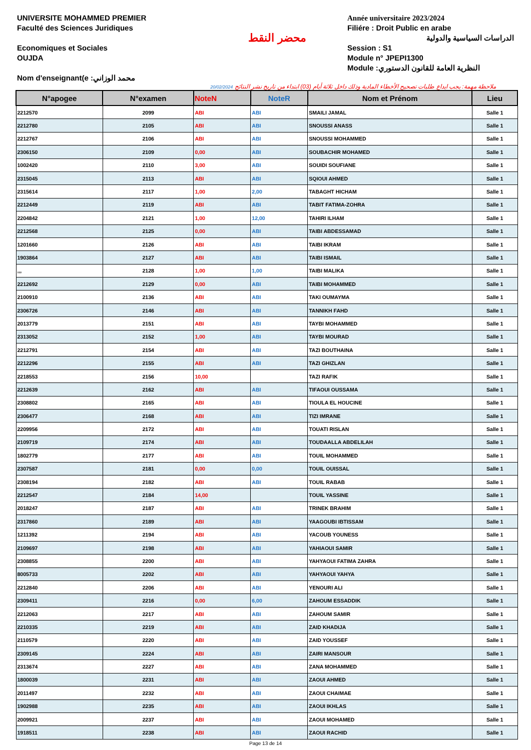UNIVERSITE MOHAMMED PREMIER
Faculté des Sciences Juridiques
Economiques et Sociales
OUJDA
Nom d'enseignant(e :محمد الوزاني
محضر النقط
Année universitaire 2023/2024
Filiére : Droit Public en arabe
الدراسات السياسية والدولية
Session : S1
Module n° JPEPI1300
Module :النظرية العامة للقانون الدستوري
ملاحظة مهمة: يجب ايداع طلبات تصحيح الأخطاء المادية وذلك داخل ثلاثة أيام (03) ابتداء من تاريخ نشر النتائج 20/02/2024
| N°apogee | N°examen | NoteN | NoteR | Nom et Prénom | Lieu |
| --- | --- | --- | --- | --- | --- |
| 2212570 | 2099 | ABI | ABI | SMAILI JAMAL | Salle 1 |
| 2212780 | 2105 | ABI | ABI | SNOUSSI ANASS | Salle 1 |
| 2212767 | 2106 | ABI | ABI | SNOUSSI MOHAMMED | Salle 1 |
| 2306150 | 2109 | 0,00 | ABI | SOUBACHIR MOHAMED | Salle 1 |
| 1002420 | 2110 | 3,00 | ABI | SOUIDI SOUFIANE | Salle 1 |
| 2315045 | 2113 | ABI | ABI | SQIOUI AHMED | Salle 1 |
| 2315614 | 2117 | 1,00 | 2,00 | TABAGHT HICHAM | Salle 1 |
| 2212449 | 2119 | ABI | ABI | TABIT FATIMA-ZOHRA | Salle 1 |
| 2204842 | 2121 | 1,00 | 12,00 | TAHIRI ILHAM | Salle 1 |
| 2212568 | 2125 | 0,00 | ABI | TAIBI ABDESSAMAD | Salle 1 |
| 1201660 | 2126 | ABI | ABI | TAIBI IKRAM | Salle 1 |
| 1903864 | 2127 | ABI | ABI | TAIBI ISMAIL | Salle 1 |
| ,,, | 2128 | 1,00 | 1,00 | TAIBI MALIKA | Salle 1 |
| 2212692 | 2129 | 0,00 | ABI | TAIBI MOHAMMED | Salle 1 |
| 2100910 | 2136 | ABI | ABI | TAKI OUMAYMA | Salle 1 |
| 2306726 | 2146 | ABI | ABI | TANNIKH FAHD | Salle 1 |
| 2013779 | 2151 | ABI | ABI | TAYBI MOHAMMED | Salle 1 |
| 2313052 | 2152 | 1,00 | ABI | TAYBI MOURAD | Salle 1 |
| 2212791 | 2154 | ABI | ABI | TAZI BOUTHAINA | Salle 1 |
| 2212296 | 2155 | ABI | ABI | TAZI GHIZLAN | Salle 1 |
| 2218553 | 2156 | 10,00 | | TAZI RAFIK | Salle 1 |
| 2212639 | 2162 | ABI | ABI | TIFAOUI OUSSAMA | Salle 1 |
| 2308802 | 2165 | ABI | ABI | TIOULA EL HOUCINE | Salle 1 |
| 2306477 | 2168 | ABI | ABI | TIZI IMRANE | Salle 1 |
| 2209956 | 2172 | ABI | ABI | TOUATI RISLAN | Salle 1 |
| 2109719 | 2174 | ABI | ABI | TOUDAALLA ABDELILAH | Salle 1 |
| 1802779 | 2177 | ABI | ABI | TOUIL MOHAMMED | Salle 1 |
| 2307587 | 2181 | 0,00 | 0,00 | TOUIL OUISSAL | Salle 1 |
| 2308194 | 2182 | ABI | ABI | TOUIL RABAB | Salle 1 |
| 2212547 | 2184 | 14,00 | | TOUIL YASSINE | Salle 1 |
| 2018247 | 2187 | ABI | ABI | TRINEK BRAHIM | Salle 1 |
| 2317860 | 2189 | ABI | ABI | YAAGOUBI IBTISSAM | Salle 1 |
| 1211392 | 2194 | ABI | ABI | YACOUB YOUNESS | Salle 1 |
| 2109697 | 2198 | ABI | ABI | YAHIAOUI SAMIR | Salle 1 |
| 2308855 | 2200 | ABI | ABI | YAHYAOUI FATIMA ZAHRA | Salle 1 |
| 8005733 | 2202 | ABI | ABI | YAHYAOUI YAHYA | Salle 1 |
| 2212840 | 2206 | ABI | ABI | YENOURI ALI | Salle 1 |
| 2309411 | 2216 | 0,00 | 6,00 | ZAHOUM ESSADDIK | Salle 1 |
| 2212063 | 2217 | ABI | ABI | ZAHOUM SAMIR | Salle 1 |
| 2210335 | 2219 | ABI | ABI | ZAID KHADIJA | Salle 1 |
| 2110579 | 2220 | ABI | ABI | ZAID YOUSSEF | Salle 1 |
| 2309145 | 2224 | ABI | ABI | ZAIRI MANSOUR | Salle 1 |
| 2313674 | 2227 | ABI | ABI | ZANA MOHAMMED | Salle 1 |
| 1800039 | 2231 | ABI | ABI | ZAOUI AHMED | Salle 1 |
| 2011497 | 2232 | ABI | ABI | ZAOUI CHAIMAE | Salle 1 |
| 1902988 | 2235 | ABI | ABI | ZAOUI IKHLAS | Salle 1 |
| 2009921 | 2237 | ABI | ABI | ZAOUI MOHAMED | Salle 1 |
| 1918511 | 2238 | ABI | ABI | ZAOUI RACHID | Salle 1 |
Page 13 de 14